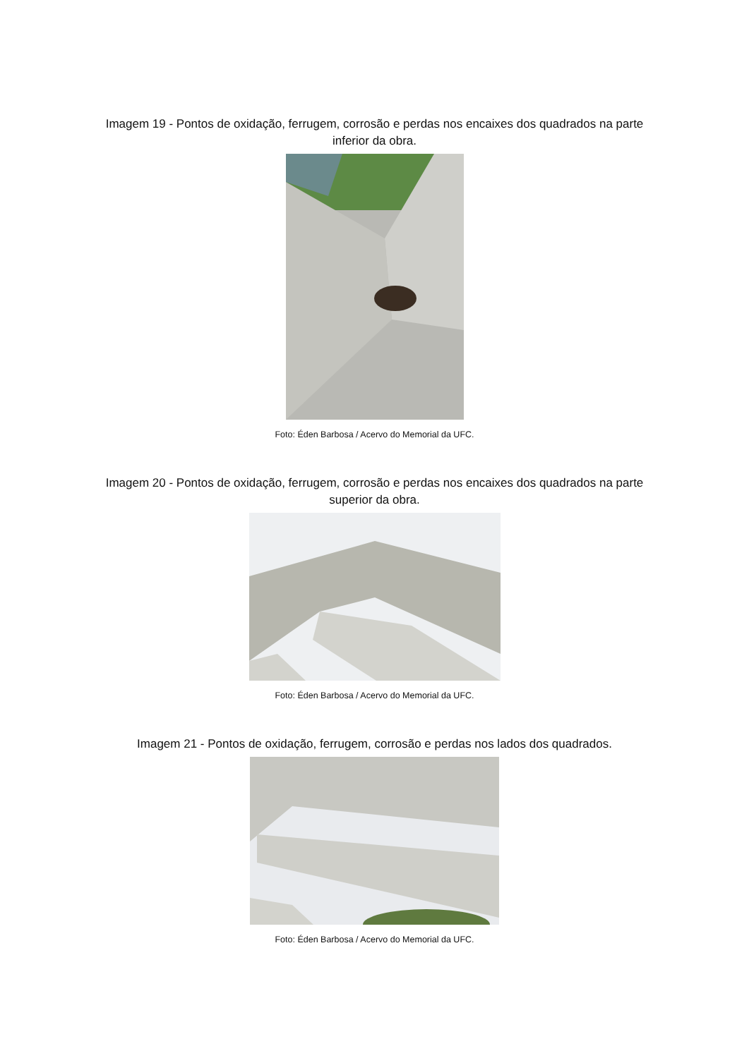Imagem 19 - Pontos de oxidação, ferrugem, corrosão e perdas nos encaixes dos quadrados na parte inferior da obra.
Foto: Éden Barbosa / Acervo do Memorial da UFC.
Imagem 20 - Pontos de oxidação, ferrugem, corrosão e perdas nos encaixes dos quadrados na parte superior da obra.
Foto: Éden Barbosa / Acervo do Memorial da UFC.
Imagem 21 - Pontos de oxidação, ferrugem, corrosão e perdas nos lados dos quadrados.
Foto: Éden Barbosa / Acervo do Memorial da UFC.